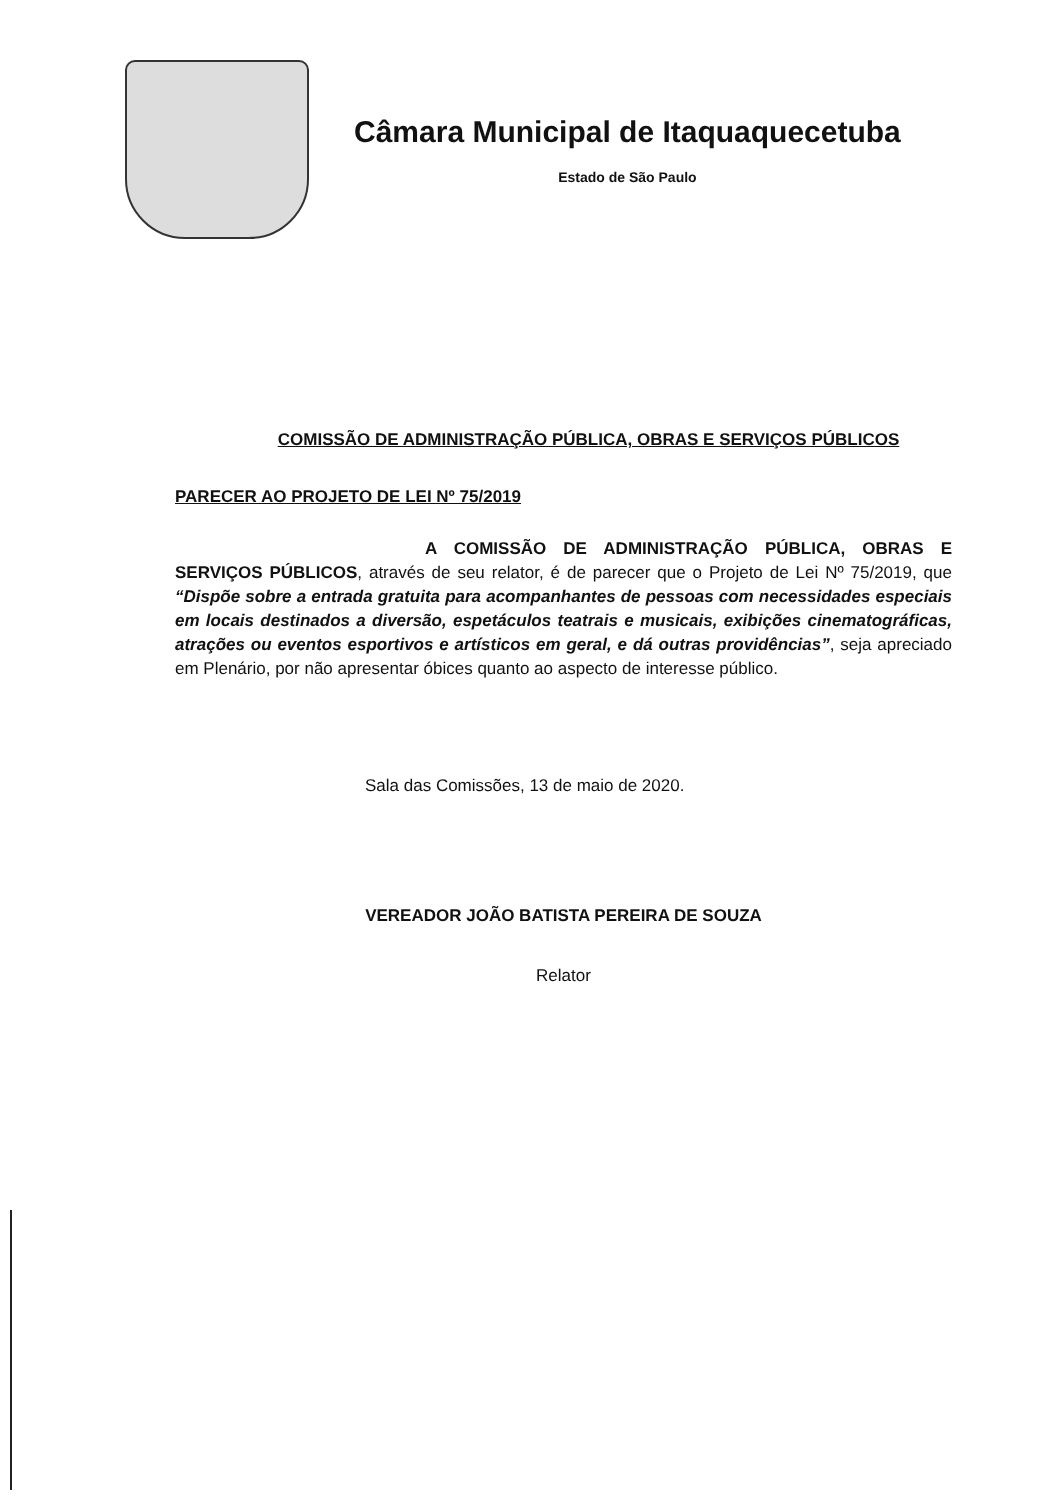Câmara Municipal de Itaquaquecetuba
Estado de São Paulo
COMISSÃO DE ADMINISTRAÇÃO PÚBLICA, OBRAS E SERVIÇOS PÚBLICOS
PARECER AO PROJETO DE LEI Nº 75/2019
A COMISSÃO DE ADMINISTRAÇÃO PÚBLICA, OBRAS E SERVIÇOS PÚBLICOS, através de seu relator, é de parecer que o Projeto de Lei Nº 75/2019, que “Dispõe sobre a entrada gratuita para acompanhantes de pessoas com necessidades especiais em locais destinados a diversão, espetáculos teatrais e musicais, exibições cinematográficas, atrações ou eventos esportivos e artísticos em geral, e dá outras providências”, seja apreciado em Plenário, por não apresentar óbices quanto ao aspecto de interesse público.
Sala das Comissões, 13 de maio de 2020.
VEREADOR JOÃO BATISTA PEREIRA DE SOUZA
Relator